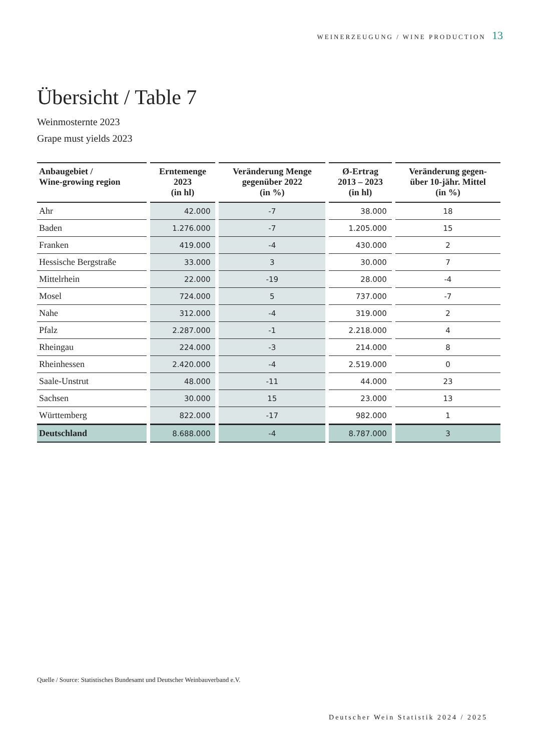WEINERZEUGUNG / WINE PRODUCTION 13
Übersicht / Table 7
Weinmosternte 2023
Grape must yields 2023
| Anbaugebiet / Wine-growing region | Erntemenge 2023 (in hl) | Veränderung Menge gegenüber 2022 (in %) | Ø-Ertrag 2013 – 2023 (in hl) | Veränderung gegen- über 10-jähr. Mittel (in %) |
| --- | --- | --- | --- | --- |
| Ahr | 42.000 | -7 | 38.000 | 18 |
| Baden | 1.276.000 | -7 | 1.205.000 | 15 |
| Franken | 419.000 | -4 | 430.000 | 2 |
| Hessische Bergstraße | 33.000 | 3 | 30.000 | 7 |
| Mittelrhein | 22.000 | -19 | 28.000 | -4 |
| Mosel | 724.000 | 5 | 737.000 | -7 |
| Nahe | 312.000 | -4 | 319.000 | 2 |
| Pfalz | 2.287.000 | -1 | 2.218.000 | 4 |
| Rheingau | 224.000 | -3 | 214.000 | 8 |
| Rheinhessen | 2.420.000 | -4 | 2.519.000 | 0 |
| Saale-Unstrut | 48.000 | -11 | 44.000 | 23 |
| Sachsen | 30.000 | 15 | 23.000 | 13 |
| Württemberg | 822.000 | -17 | 982.000 | 1 |
| Deutschland | 8.688.000 | -4 | 8.787.000 | 3 |
Quelle / Source: Statistisches Bundesamt und Deutscher Weinbauverband e.V.
Deutscher Wein Statistik 2024 / 2025